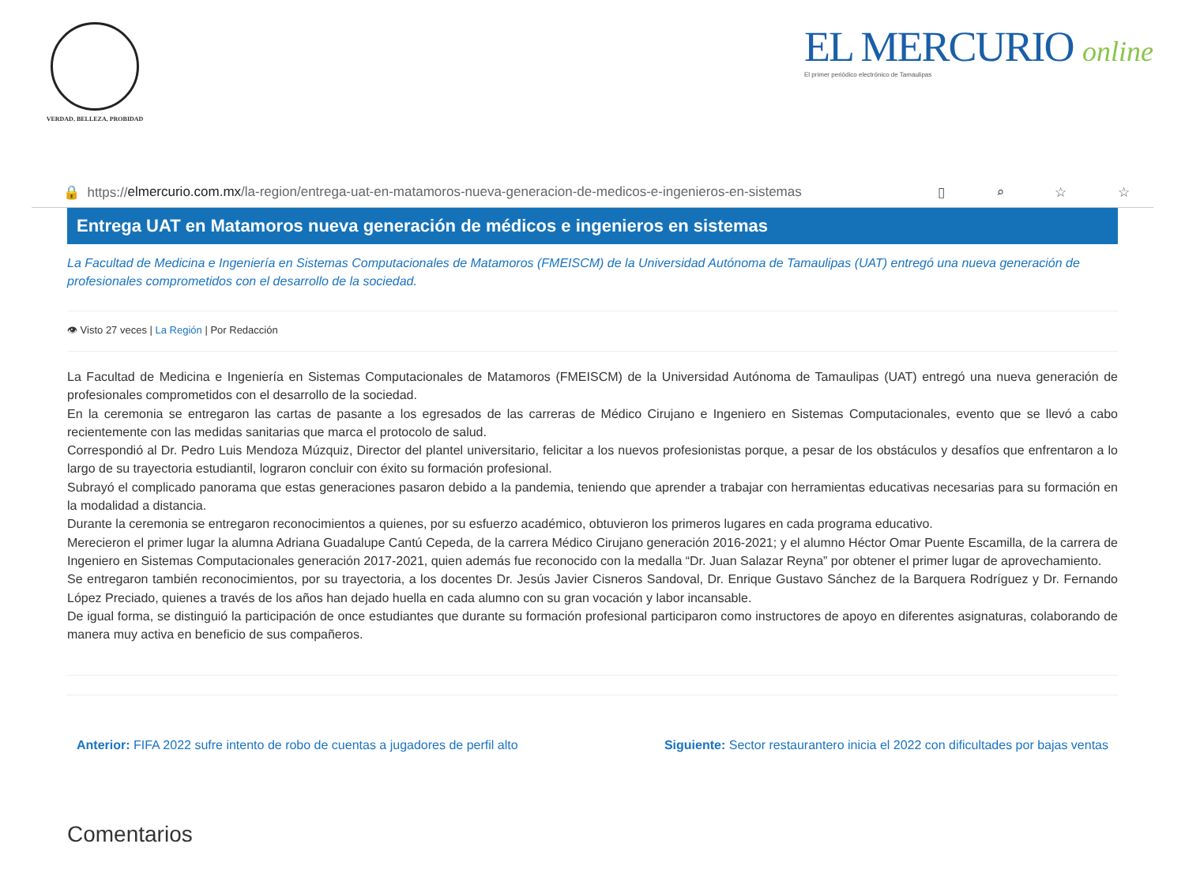VERDAD, BELLEZA, PROBIDAD
EL MERCURIO online
El primer periódico electrónico de Tamaulipas
🔒 https:// elmercurio.com.mx /la-region/entrega-uat-en-matamoros-nueva-generacion-de-medicos-e-ingenieros-en-sistemas ▯ ⌕ ☆ ☆
Entrega UAT en Matamoros nueva generación de médicos e ingenieros en sistemas
La Facultad de Medicina e Ingeniería en Sistemas Computacionales de Matamoros (FMEISCM) de la Universidad Autónoma de Tamaulipas (UAT) entregó una nueva generación de profesionales comprometidos con el desarrollo de la sociedad.
👁 Visto 27 veces | La Región | Por Redacción
La Facultad de Medicina e Ingeniería en Sistemas Computacionales de Matamoros (FMEISCM) de la Universidad Autónoma de Tamaulipas (UAT) entregó una nueva generación de profesionales comprometidos con el desarrollo de la sociedad.
En la ceremonia se entregaron las cartas de pasante a los egresados de las carreras de Médico Cirujano e Ingeniero en Sistemas Computacionales, evento que se llevó a cabo recientemente con las medidas sanitarias que marca el protocolo de salud.
Correspondió al Dr. Pedro Luis Mendoza Múzquiz, Director del plantel universitario, felicitar a los nuevos profesionistas porque, a pesar de los obstáculos y desafíos que enfrentaron a lo largo de su trayectoria estudiantil, lograron concluir con éxito su formación profesional.
Subrayó el complicado panorama que estas generaciones pasaron debido a la pandemia, teniendo que aprender a trabajar con herramientas educativas necesarias para su formación en la modalidad a distancia.
Durante la ceremonia se entregaron reconocimientos a quienes, por su esfuerzo académico, obtuvieron los primeros lugares en cada programa educativo.
Merecieron el primer lugar la alumna Adriana Guadalupe Cantú Cepeda, de la carrera Médico Cirujano generación 2016-2021; y el alumno Héctor Omar Puente Escamilla, de la carrera de Ingeniero en Sistemas Computacionales generación 2017-2021, quien además fue reconocido con la medalla “Dr. Juan Salazar Reyna” por obtener el primer lugar de aprovechamiento.
Se entregaron también reconocimientos, por su trayectoria, a los docentes Dr. Jesús Javier Cisneros Sandoval, Dr. Enrique Gustavo Sánchez de la Barquera Rodríguez y Dr. Fernando López Preciado, quienes a través de los años han dejado huella en cada alumno con su gran vocación y labor incansable.
De igual forma, se distinguió la participación de once estudiantes que durante su formación profesional participaron como instructores de apoyo en diferentes asignaturas, colaborando de manera muy activa en beneficio de sus compañeros.
Anterior: FIFA 2022 sufre intento de robo de cuentas a jugadores de perfil alto Siguiente: Sector restaurantero inicia el 2022 con dificultades por bajas ventas
Comentarios